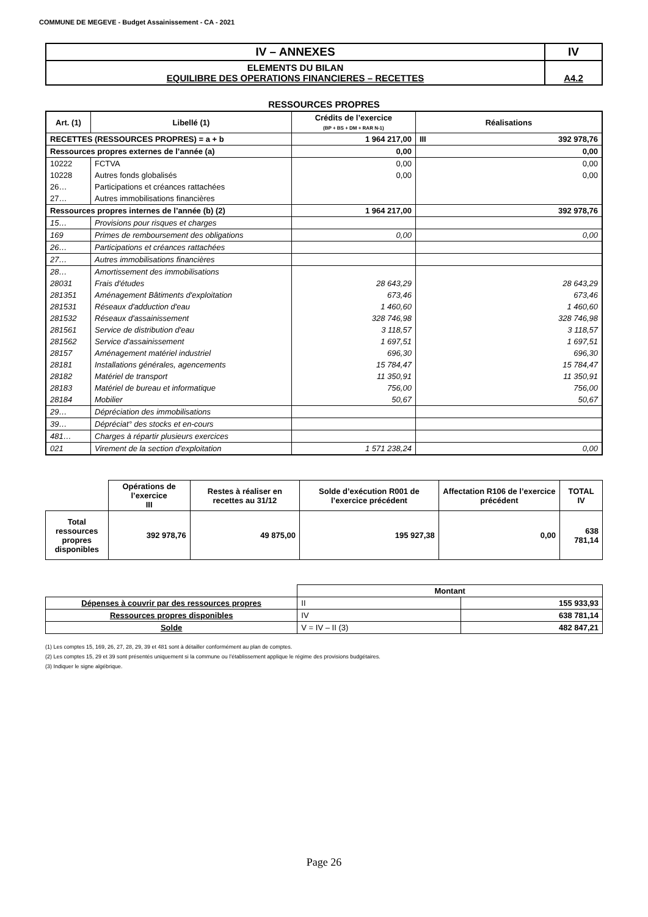COMMUNE DE MEGEVE - Budget Assainissement - CA - 2021
| IV – ANNEXES | IV |
| ELEMENTS DU BILAN EQUILIBRE DES OPERATIONS FINANCIERES – RECETTES | A4.2 |
RESSOURCES PROPRES
| Art. (1) | Libellé (1) | Crédits de l’exercice (BP + BS + DM + RAR N-1) | Réalisations | |
| --- | --- | --- | --- | --- |
| RECETTES (RESSOURCES PROPRES) = a + b | | 1 964 217,00 | III | 392 978,76 |
| Ressources propres externes de l’année (a) | | 0,00 | 0,00 | |
| 10222 | FCTVA | 0,00 | 0,00 | |
| 10228 | Autres fonds globalisés | 0,00 | 0,00 | |
| 26… | Participations et créances rattachées | | | |
| 27… | Autres immobilisations financières | | | |
| Ressources propres internes de l’année (b) (2) | | 1 964 217,00 | 392 978,76 | |
| 15… | Provisions pour risques et charges | | | |
| 169 | Primes de remboursement des obligations | 0,00 | 0,00 | |
| 26… | Participations et créances rattachées | | | |
| 27… | Autres immobilisations financières | | | |
| 28… | Amortissement des immobilisations | | | |
| 28031 | Frais d'études | 28 643,29 | 28 643,29 | |
| 281351 | Aménagement Bâtiments d'exploitation | 673,46 | 673,46 | |
| 281531 | Réseaux d'adduction d'eau | 1 460,60 | 1 460,60 | |
| 281532 | Réseaux d'assainissement | 328 746,98 | 328 746,98 | |
| 281561 | Service de distribution d'eau | 3 118,57 | 3 118,57 | |
| 281562 | Service d'assainissement | 1 697,51 | 1 697,51 | |
| 28157 | Aménagement matériel industriel | 696,30 | 696,30 | |
| 28181 | Installations générales, agencements | 15 784,47 | 15 784,47 | |
| 28182 | Matériel de transport | 11 350,91 | 11 350,91 | |
| 28183 | Matériel de bureau et informatique | 756,00 | 756,00 | |
| 28184 | Mobilier | 50,67 | 50,67 | |
| 29… | Dépréciation des immobilisations | | | |
| 39… | Dépréciat° des stocks et en-cours | | | |
| 481… | Charges à répartir plusieurs exercices | | | |
| 021 | Virement de la section d'exploitation | 1 571 238,24 | 0,00 | |
| | Opérations de l’exercice III | Restes à réaliser en recettes au 31/12 | Solde d’exécution R001 de l’exercice précédent | Affectation R106 de l’exercice précédent | TOTAL IV |
| Total ressources propres disponibles | 392 978,76 | 49 875,00 | 195 927,38 | 0,00 | 638 781,14 |
| | Montant | |
| Dépenses à couvrir par des ressources propres | II | 155 933,93 |
| Ressources propres disponibles | IV | 638 781,14 |
| Solde | V = IV – II (3) | 482 847,21 |
(1) Les comptes 15, 169, 26, 27, 28, 29, 39 et 481 sont à détailler conformément au plan de comptes.
(2) Les comptes 15, 29 et 39 sont présentés uniquement si la commune ou l’établissement applique le régime des provisions budgétaires.
(3) Indiquer le signe algébrique.
Page 26